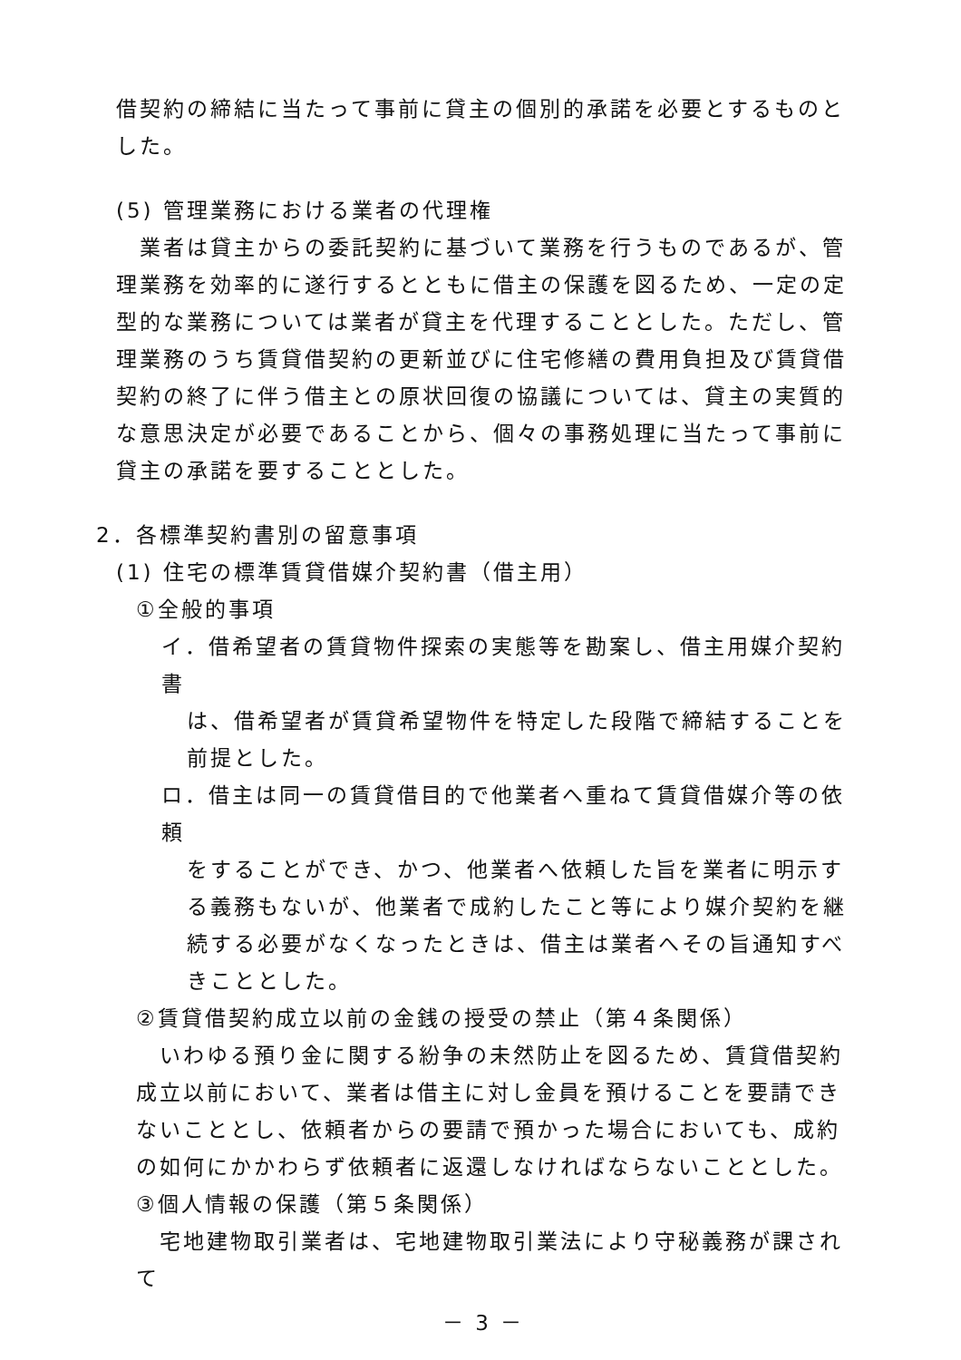借契約の締結に当たって事前に貸主の個別的承諾を必要とするものとした。
(5) 管理業務における業者の代理権
　業者は貸主からの委託契約に基づいて業務を行うものであるが、管理業務を効率的に遂行するとともに借主の保護を図るため、一定の定型的な業務については業者が貸主を代理することとした。ただし、管理業務のうち賃貸借契約の更新並びに住宅修繕の費用負担及び賃貸借契約の終了に伴う借主との原状回復の協議については、貸主の実質的な意思決定が必要であることから、個々の事務処理に当たって事前に貸主の承諾を要することとした。
2．各標準契約書別の留意事項
(1) 住宅の標準賃貸借媒介契約書（借主用）
①全般的事項
イ．借希望者の賃貸物件探索の実態等を勘案し、借主用媒介契約書
は、借希望者が賃貸希望物件を特定した段階で締結することを前提とした。
ロ．借主は同一の賃貸借目的で他業者へ重ねて賃貸借媒介等の依頼
をすることができ、かつ、他業者へ依頼した旨を業者に明示する義務もないが、他業者で成約したこと等により媒介契約を継続する必要がなくなったときは、借主は業者へその旨通知すべきこととした。
②賃貸借契約成立以前の金銭の授受の禁止（第４条関係）
　いわゆる預り金に関する紛争の未然防止を図るため、賃貸借契約成立以前において、業者は借主に対し金員を預けることを要請できないこととし、依頼者からの要請で預かった場合においても、成約の如何にかかわらず依頼者に返還しなければならないこととした。
③個人情報の保護（第５条関係）
　宅地建物取引業者は、宅地建物取引業法により守秘義務が課されて
－ 3 －